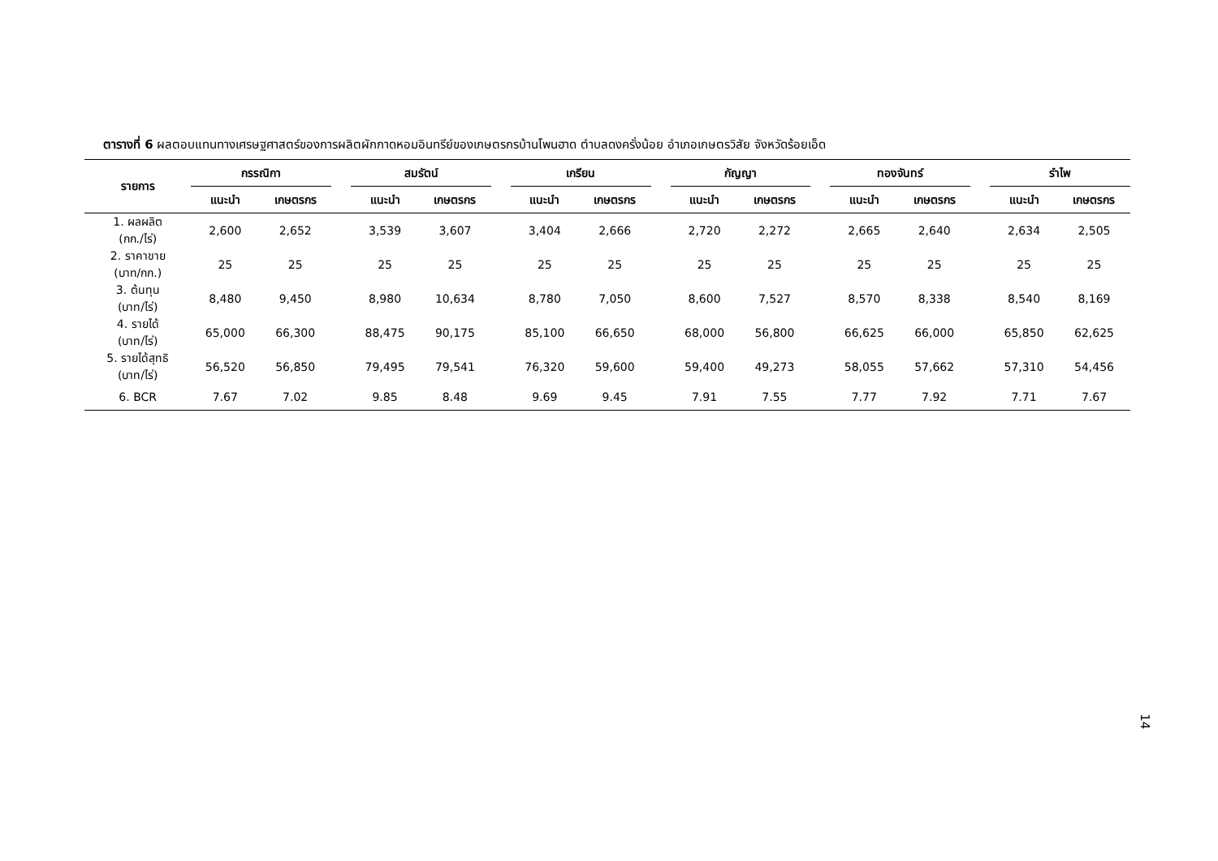ตารางที่ 6 ผลตอบแทนทางเศรษฐศาสตร์ของการผลิตผักกาดหอมอินทรีย์ของเกษตรกรบ้านโพนฮาด ตำบลดงครั่งน้อย อำเภอเกษตรวิสัย จังหวัดร้อยเอ็ด
| รายการ | กรรณิกา | | | สมรัตน์ | | | เกรียน | | | กัญญา | | | ทองจันทร์ | | | รำไพ | |
| --- | --- | --- | --- | --- | --- | --- | --- | --- | --- | --- | --- | --- | --- | --- | --- | --- | --- |
| | แนะนำ | เกษตรกร | | แนะนำ | เกษตรกร | | แนะนำ | เกษตรกร | | แนะนำ | เกษตรกร | | แนะนำ | เกษตรกร | | แนะนำ | เกษตรกร |
| 1. ผลผลิต (กก./ไร่) | 2,600 | 2,652 | | 3,539 | 3,607 | | 3,404 | 2,666 | | 2,720 | 2,272 | | 2,665 | 2,640 | | 2,634 | 2,505 |
| 2. ราคาขาย (บาท/กก.) | 25 | 25 | | 25 | 25 | | 25 | 25 | | 25 | 25 | | 25 | 25 | | 25 | 25 |
| 3. ต้นทุน (บาท/ไร่) | 8,480 | 9,450 | | 8,980 | 10,634 | | 8,780 | 7,050 | | 8,600 | 7,527 | | 8,570 | 8,338 | | 8,540 | 8,169 |
| 4. รายได้ (บาท/ไร่) | 65,000 | 66,300 | | 88,475 | 90,175 | | 85,100 | 66,650 | | 68,000 | 56,800 | | 66,625 | 66,000 | | 65,850 | 62,625 |
| 5. รายได้สุทธิ (บาท/ไร่) | 56,520 | 56,850 | | 79,495 | 79,541 | | 76,320 | 59,600 | | 59,400 | 49,273 | | 58,055 | 57,662 | | 57,310 | 54,456 |
| 6. BCR | 7.67 | 7.02 | | 9.85 | 8.48 | | 9.69 | 9.45 | | 7.91 | 7.55 | | 7.77 | 7.92 | | 7.71 | 7.67 |
14